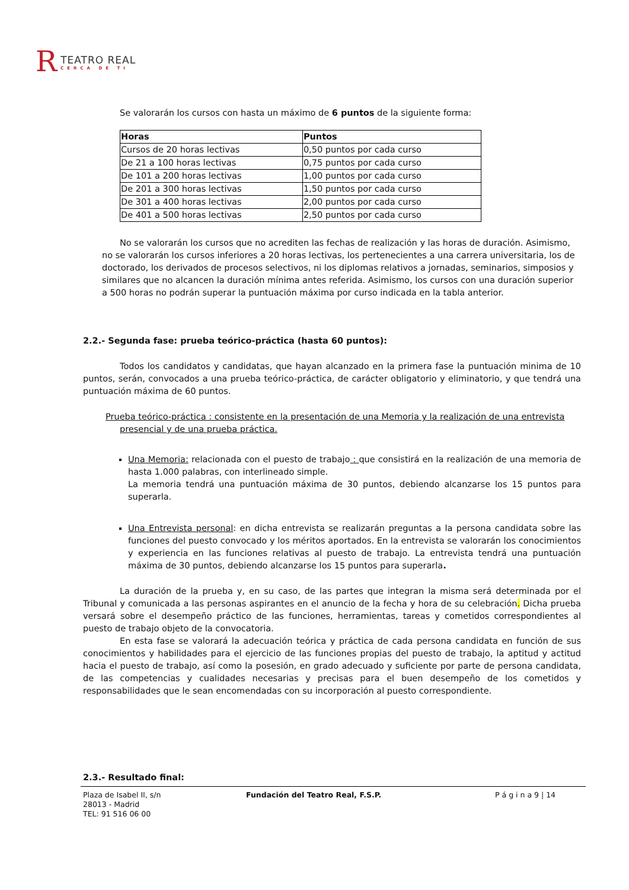R
TEATRO REAL
CERCA DE TI
Se valorarán los cursos con hasta un máximo de 6 puntos de la siguiente forma:
| Horas | Puntos |
| --- | --- |
| Cursos de 20 horas lectivas | 0,50 puntos por cada curso |
| De 21 a 100 horas lectivas | 0,75 puntos por cada curso |
| De 101 a 200 horas lectivas | 1,00 puntos por cada curso |
| De 201 a 300 horas lectivas | 1,50 puntos por cada curso |
| De 301 a 400 horas lectivas | 2,00 puntos por cada curso |
| De 401 a 500 horas lectivas | 2,50 puntos por cada curso |
No se valorarán los cursos que no acrediten las fechas de realización y las horas de duración. Asimismo, no se valorarán los cursos inferiores a 20 horas lectivas, los pertenecientes a una carrera universitaria, los de doctorado, los derivados de procesos selectivos, ni los diplomas relativos a jornadas, seminarios, simposios y similares que no alcancen la duración mínima antes referida. Asimismo, los cursos con una duración superior a 500 horas no podrán superar la puntuación máxima por curso indicada en la tabla anterior.
2.2.- Segunda fase: prueba teórico-práctica (hasta 60 puntos):
Todos los candidatos y candidatas, que hayan alcanzado en la primera fase la puntuación minima de 10 puntos, serán, convocados a una prueba teórico-práctica, de carácter obligatorio y eliminatorio, y que tendrá una puntuación máxima de 60 puntos.
Prueba teórico-práctica : consistente en la presentación de una Memoria y la realización de una entrevista presencial y de una prueba práctica.
Una Memoria: relacionada con el puesto de trabajo : que consistirá en la realización de una memoria de hasta 1.000 palabras, con interlineado simple.
La memoria tendrá una puntuación máxima de 30 puntos, debiendo alcanzarse los 15 puntos para superarla.
Una Entrevista personal: en dicha entrevista se realizarán preguntas a la persona candidata sobre las funciones del puesto convocado y los méritos aportados. En la entrevista se valorarán los conocimientos y experiencia en las funciones relativas al puesto de trabajo. La entrevista tendrá una puntuación máxima de 30 puntos, debiendo alcanzarse los 15 puntos para superarla.
La duración de la prueba y, en su caso, de las partes que integran la misma será determinada por el Tribunal y comunicada a las personas aspirantes en el anuncio de la fecha y hora de su celebración. Dicha prueba versará sobre el desempeño práctico de las funciones, herramientas, tareas y cometidos correspondientes al puesto de trabajo objeto de la convocatoria.
En esta fase se valorará la adecuación teórica y práctica de cada persona candidata en función de sus conocimientos y habilidades para el ejercicio de las funciones propias del puesto de trabajo, la aptitud y actitud hacia el puesto de trabajo, así como la posesión, en grado adecuado y suficiente por parte de persona candidata, de las competencias y cualidades necesarias y precisas para el buen desempeño de los cometidos y responsabilidades que le sean encomendadas con su incorporación al puesto correspondiente.
2.3.- Resultado final:
Plaza de Isabel II, s/n
28013 - Madrid
TEL: 91 516 06 00
Fundación del Teatro Real, F.S.P. P á g i n a 9 | 14